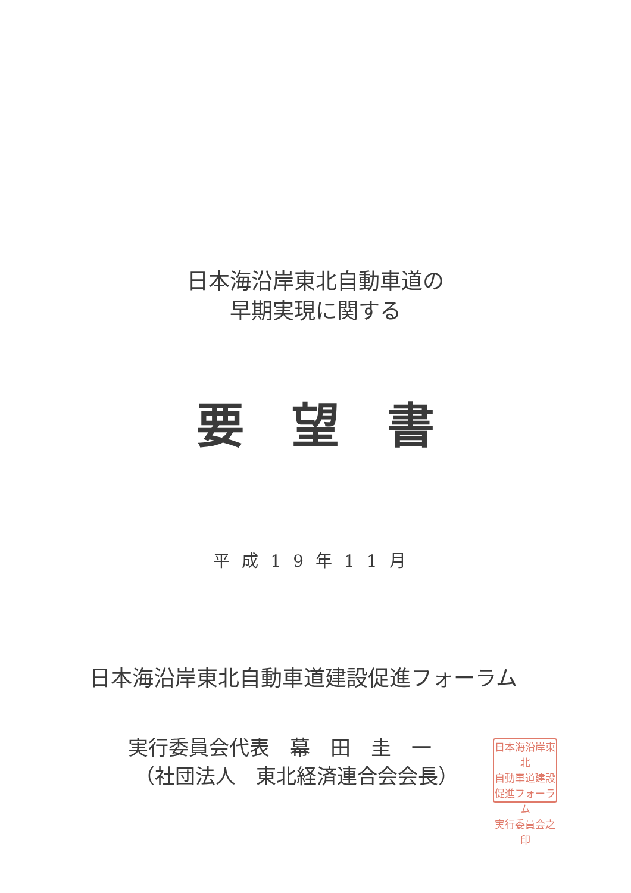日本海沿岸東北自動車道の
早期実現に関する
要望書
平成19年11月
日本海沿岸東北自動車道建設促進フォーラム
実行委員会代表　幕　田　圭　一
（社団法人　東北経済連合会会長）
日本海沿岸東北
自動車道建設
促進フォーラム
実行委員会之印